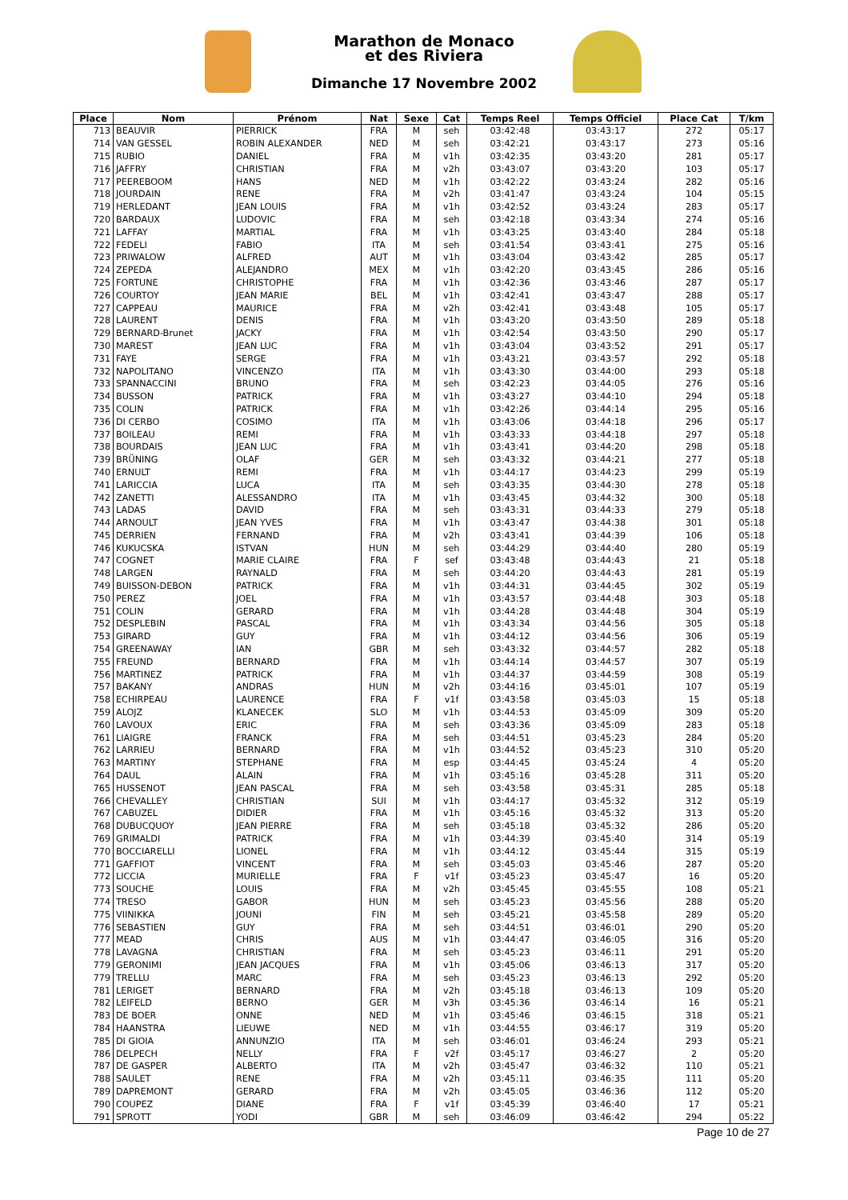Marathon de Monaco
et des Riviera
Dimanche 17 Novembre 2002
| Place | Nom | Prénom | Nat | Sexe | Cat | Temps Reel | Temps Officiel | Place Cat | T/km |
| --- | --- | --- | --- | --- | --- | --- | --- | --- | --- |
| 713 | BEAUVIR | PIERRICK | FRA | M | seh | 03:42:48 | 03:43:17 | 272 | 05:17 |
| 714 | VAN GESSEL | ROBIN ALEXANDER | NED | M | seh | 03:42:21 | 03:43:17 | 273 | 05:16 |
| 715 | RUBIO | DANIEL | FRA | M | v1h | 03:42:35 | 03:43:20 | 281 | 05:17 |
| 716 | JAFFRY | CHRISTIAN | FRA | M | v2h | 03:43:07 | 03:43:20 | 103 | 05:17 |
| 717 | PEEREBOOM | HANS | NED | M | v1h | 03:42:22 | 03:43:24 | 282 | 05:16 |
| 718 | JOURDAIN | RENE | FRA | M | v2h | 03:41:47 | 03:43:24 | 104 | 05:15 |
| 719 | HERLEDANT | JEAN LOUIS | FRA | M | v1h | 03:42:52 | 03:43:24 | 283 | 05:17 |
| 720 | BARDAUX | LUDOVIC | FRA | M | seh | 03:42:18 | 03:43:34 | 274 | 05:16 |
| 721 | LAFFAY | MARTIAL | FRA | M | v1h | 03:43:25 | 03:43:40 | 284 | 05:18 |
| 722 | FEDELI | FABIO | ITA | M | seh | 03:41:54 | 03:43:41 | 275 | 05:16 |
| 723 | PRIWALOW | ALFRED | AUT | M | v1h | 03:43:04 | 03:43:42 | 285 | 05:17 |
| 724 | ZEPEDA | ALEJANDRO | MEX | M | v1h | 03:42:20 | 03:43:45 | 286 | 05:16 |
| 725 | FORTUNE | CHRISTOPHE | FRA | M | v1h | 03:42:36 | 03:43:46 | 287 | 05:17 |
| 726 | COURTOY | JEAN MARIE | BEL | M | v1h | 03:42:41 | 03:43:47 | 288 | 05:17 |
| 727 | CAPPEAU | MAURICE | FRA | M | v2h | 03:42:41 | 03:43:48 | 105 | 05:17 |
| 728 | LAURENT | DENIS | FRA | M | v1h | 03:43:20 | 03:43:50 | 289 | 05:18 |
| 729 | BERNARD-Brunet | JACKY | FRA | M | v1h | 03:42:54 | 03:43:50 | 290 | 05:17 |
| 730 | MAREST | JEAN LUC | FRA | M | v1h | 03:43:04 | 03:43:52 | 291 | 05:17 |
| 731 | FAYE | SERGE | FRA | M | v1h | 03:43:21 | 03:43:57 | 292 | 05:18 |
| 732 | NAPOLITANO | VINCENZO | ITA | M | v1h | 03:43:30 | 03:44:00 | 293 | 05:18 |
| 733 | SPANNACCINI | BRUNO | FRA | M | seh | 03:42:23 | 03:44:05 | 276 | 05:16 |
| 734 | BUSSON | PATRICK | FRA | M | v1h | 03:43:27 | 03:44:10 | 294 | 05:18 |
| 735 | COLIN | PATRICK | FRA | M | v1h | 03:42:26 | 03:44:14 | 295 | 05:16 |
| 736 | DI CERBO | COSIMO | ITA | M | v1h | 03:43:06 | 03:44:18 | 296 | 05:17 |
| 737 | BOILEAU | REMI | FRA | M | v1h | 03:43:33 | 03:44:18 | 297 | 05:18 |
| 738 | BOURDAIS | JEAN LUC | FRA | M | v1h | 03:43:41 | 03:44:20 | 298 | 05:18 |
| 739 | BRÜNING | OLAF | GER | M | seh | 03:43:32 | 03:44:21 | 277 | 05:18 |
| 740 | ERNULT | REMI | FRA | M | v1h | 03:44:17 | 03:44:23 | 299 | 05:19 |
| 741 | LARICCIA | LUCA | ITA | M | seh | 03:43:35 | 03:44:30 | 278 | 05:18 |
| 742 | ZANETTI | ALESSANDRO | ITA | M | v1h | 03:43:45 | 03:44:32 | 300 | 05:18 |
| 743 | LADAS | DAVID | FRA | M | seh | 03:43:31 | 03:44:33 | 279 | 05:18 |
| 744 | ARNOULT | JEAN YVES | FRA | M | v1h | 03:43:47 | 03:44:38 | 301 | 05:18 |
| 745 | DERRIEN | FERNAND | FRA | M | v2h | 03:43:41 | 03:44:39 | 106 | 05:18 |
| 746 | KUKUCSKA | ISTVAN | HUN | M | seh | 03:44:29 | 03:44:40 | 280 | 05:19 |
| 747 | COGNET | MARIE CLAIRE | FRA | F | sef | 03:43:48 | 03:44:43 | 21 | 05:18 |
| 748 | LARGEN | RAYNALD | FRA | M | seh | 03:44:20 | 03:44:43 | 281 | 05:19 |
| 749 | BUISSON-DEBON | PATRICK | FRA | M | v1h | 03:44:31 | 03:44:45 | 302 | 05:19 |
| 750 | PEREZ | JOEL | FRA | M | v1h | 03:43:57 | 03:44:48 | 303 | 05:18 |
| 751 | COLIN | GERARD | FRA | M | v1h | 03:44:28 | 03:44:48 | 304 | 05:19 |
| 752 | DESPLEBIN | PASCAL | FRA | M | v1h | 03:43:34 | 03:44:56 | 305 | 05:18 |
| 753 | GIRARD | GUY | FRA | M | v1h | 03:44:12 | 03:44:56 | 306 | 05:19 |
| 754 | GREENAWAY | IAN | GBR | M | seh | 03:43:32 | 03:44:57 | 282 | 05:18 |
| 755 | FREUND | BERNARD | FRA | M | v1h | 03:44:14 | 03:44:57 | 307 | 05:19 |
| 756 | MARTINEZ | PATRICK | FRA | M | v1h | 03:44:37 | 03:44:59 | 308 | 05:19 |
| 757 | BAKANY | ANDRAS | HUN | M | v2h | 03:44:16 | 03:45:01 | 107 | 05:19 |
| 758 | ECHIRPEAU | LAURENCE | FRA | F | v1f | 03:43:58 | 03:45:03 | 15 | 05:18 |
| 759 | ALOJZ | KLANECEK | SLO | M | v1h | 03:44:53 | 03:45:09 | 309 | 05:20 |
| 760 | LAVOUX | ERIC | FRA | M | seh | 03:43:36 | 03:45:09 | 283 | 05:18 |
| 761 | LIAIGRE | FRANCK | FRA | M | seh | 03:44:51 | 03:45:23 | 284 | 05:20 |
| 762 | LARRIEU | BERNARD | FRA | M | v1h | 03:44:52 | 03:45:23 | 310 | 05:20 |
| 763 | MARTINY | STEPHANE | FRA | M | esp | 03:44:45 | 03:45:24 | 4 | 05:20 |
| 764 | DAUL | ALAIN | FRA | M | v1h | 03:45:16 | 03:45:28 | 311 | 05:20 |
| 765 | HUSSENOT | JEAN PASCAL | FRA | M | seh | 03:43:58 | 03:45:31 | 285 | 05:18 |
| 766 | CHEVALLEY | CHRISTIAN | SUI | M | v1h | 03:44:17 | 03:45:32 | 312 | 05:19 |
| 767 | CABUZEL | DIDIER | FRA | M | v1h | 03:45:16 | 03:45:32 | 313 | 05:20 |
| 768 | DUBUCQUOY | JEAN PIERRE | FRA | M | seh | 03:45:18 | 03:45:32 | 286 | 05:20 |
| 769 | GRIMALDI | PATRICK | FRA | M | v1h | 03:44:39 | 03:45:40 | 314 | 05:19 |
| 770 | BOCCIARELLI | LIONEL | FRA | M | v1h | 03:44:12 | 03:45:44 | 315 | 05:19 |
| 771 | GAFFIOT | VINCENT | FRA | M | seh | 03:45:03 | 03:45:46 | 287 | 05:20 |
| 772 | LICCIA | MURIELLE | FRA | F | v1f | 03:45:23 | 03:45:47 | 16 | 05:20 |
| 773 | SOUCHE | LOUIS | FRA | M | v2h | 03:45:45 | 03:45:55 | 108 | 05:21 |
| 774 | TRESO | GABOR | HUN | M | seh | 03:45:23 | 03:45:56 | 288 | 05:20 |
| 775 | VIINIKKA | JOUNI | FIN | M | seh | 03:45:21 | 03:45:58 | 289 | 05:20 |
| 776 | SEBASTIEN | GUY | FRA | M | seh | 03:44:51 | 03:46:01 | 290 | 05:20 |
| 777 | MEAD | CHRIS | AUS | M | v1h | 03:44:47 | 03:46:05 | 316 | 05:20 |
| 778 | LAVAGNA | CHRISTIAN | FRA | M | seh | 03:45:23 | 03:46:11 | 291 | 05:20 |
| 779 | GERONIMI | JEAN JACQUES | FRA | M | v1h | 03:45:06 | 03:46:13 | 317 | 05:20 |
| 779 | TRELLU | MARC | FRA | M | seh | 03:45:23 | 03:46:13 | 292 | 05:20 |
| 781 | LERIGET | BERNARD | FRA | M | v2h | 03:45:18 | 03:46:13 | 109 | 05:20 |
| 782 | LEIFELD | BERNO | GER | M | v3h | 03:45:36 | 03:46:14 | 16 | 05:21 |
| 783 | DE BOER | ONNE | NED | M | v1h | 03:45:46 | 03:46:15 | 318 | 05:21 |
| 784 | HAANSTRA | LIEUWE | NED | M | v1h | 03:44:55 | 03:46:17 | 319 | 05:20 |
| 785 | DI GIOIA | ANNUNZIO | ITA | M | seh | 03:46:01 | 03:46:24 | 293 | 05:21 |
| 786 | DELPECH | NELLY | FRA | F | v2f | 03:45:17 | 03:46:27 | 2 | 05:20 |
| 787 | DE GASPER | ALBERTO | ITA | M | v2h | 03:45:47 | 03:46:32 | 110 | 05:21 |
| 788 | SAULET | RENE | FRA | M | v2h | 03:45:11 | 03:46:35 | 111 | 05:20 |
| 789 | DAPREMONT | GERARD | FRA | M | v2h | 03:45:05 | 03:46:36 | 112 | 05:20 |
| 790 | COUPEZ | DIANE | FRA | F | v1f | 03:45:39 | 03:46:40 | 17 | 05:21 |
| 791 | SPROTT | YODI | GBR | M | seh | 03:46:09 | 03:46:42 | 294 | 05:22 |
Page 10 de 27